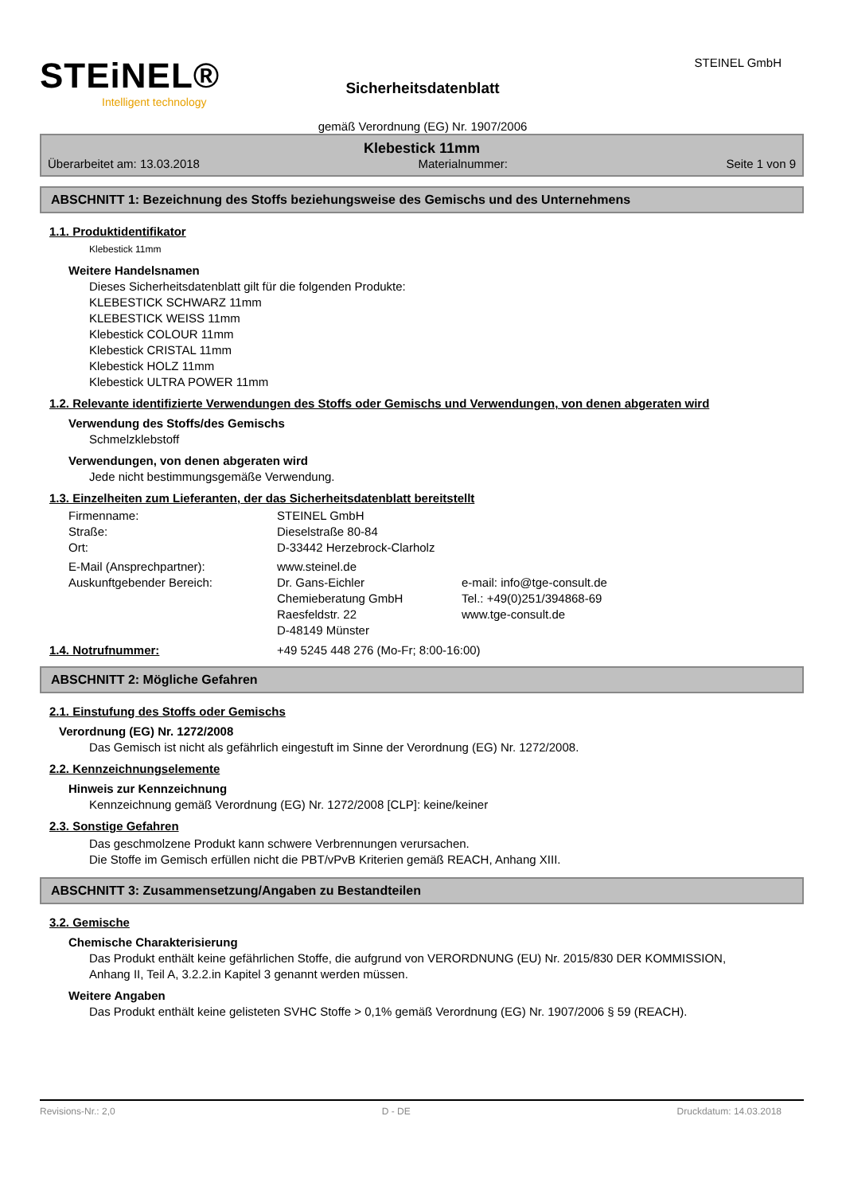STEiNEL®
Intelligent technology
Sicherheitsdatenblatt
gemäß Verordnung (EG) Nr. 1907/2006
STEINEL GmbH
Klebestick 11mm
Überarbeitet am: 13.03.2018 Materialnummer: Seite 1 von 9
ABSCHNITT 1: Bezeichnung des Stoffs beziehungsweise des Gemischs und des Unternehmens
1.1. Produktidentifikator
Klebestick 11mm
Weitere Handelsnamen
Dieses Sicherheitsdatenblatt gilt für die folgenden Produkte:
KLEBESTICK SCHWARZ 11mm
KLEBESTICK WEISS 11mm
Klebestick COLOUR 11mm
Klebestick CRISTAL 11mm
Klebestick HOLZ 11mm
Klebestick ULTRA POWER 11mm
1.2. Relevante identifizierte Verwendungen des Stoffs oder Gemischs und Verwendungen, von denen abgeraten wird
Verwendung des Stoffs/des Gemischs
Schmelzklebstoff
Verwendungen, von denen abgeraten wird
Jede nicht bestimmungsgemäße Verwendung.
1.3. Einzelheiten zum Lieferanten, der das Sicherheitsdatenblatt bereitstellt
Firmenname: STEINEL GmbH
Straße: Dieselstraße 80-84
Ort: D-33442 Herzebrock-Clarholz
E-Mail (Ansprechpartner): www.steinel.de
Auskunftgebender Bereich: Dr. Gans-Eichler e-mail: info@tge-consult.de
Chemieberatung GmbH Tel.: +49(0)251/394868-69
Raesfeldstr. 22 www.tge-consult.de
D-48149 Münster
1.4. Notrufnummer: +49 5245 448 276 (Mo-Fr; 8:00-16:00)
ABSCHNITT 2: Mögliche Gefahren
2.1. Einstufung des Stoffs oder Gemischs
Verordnung (EG) Nr. 1272/2008
Das Gemisch ist nicht als gefährlich eingestuft im Sinne der Verordnung (EG) Nr. 1272/2008.
2.2. Kennzeichnungselemente
Hinweis zur Kennzeichnung
Kennzeichnung gemäß Verordnung (EG) Nr. 1272/2008 [CLP]: keine/keiner
2.3. Sonstige Gefahren
Das geschmolzene Produkt kann schwere Verbrennungen verursachen.
Die Stoffe im Gemisch erfüllen nicht die PBT/vPvB Kriterien gemäß REACH, Anhang XIII.
ABSCHNITT 3: Zusammensetzung/Angaben zu Bestandteilen
3.2. Gemische
Chemische Charakterisierung
Das Produkt enthält keine gefährlichen Stoffe, die aufgrund von VERORDNUNG (EU) Nr. 2015/830 DER KOMMISSION, Anhang II, Teil A, 3.2.2.in Kapitel 3 genannt werden müssen.
Weitere Angaben
Das Produkt enthält keine gelisteten SVHC Stoffe > 0,1% gemäß Verordnung (EG) Nr. 1907/2006 § 59 (REACH).
Revisions-Nr.: 2,0 D - DE Druckdatum: 14.03.2018